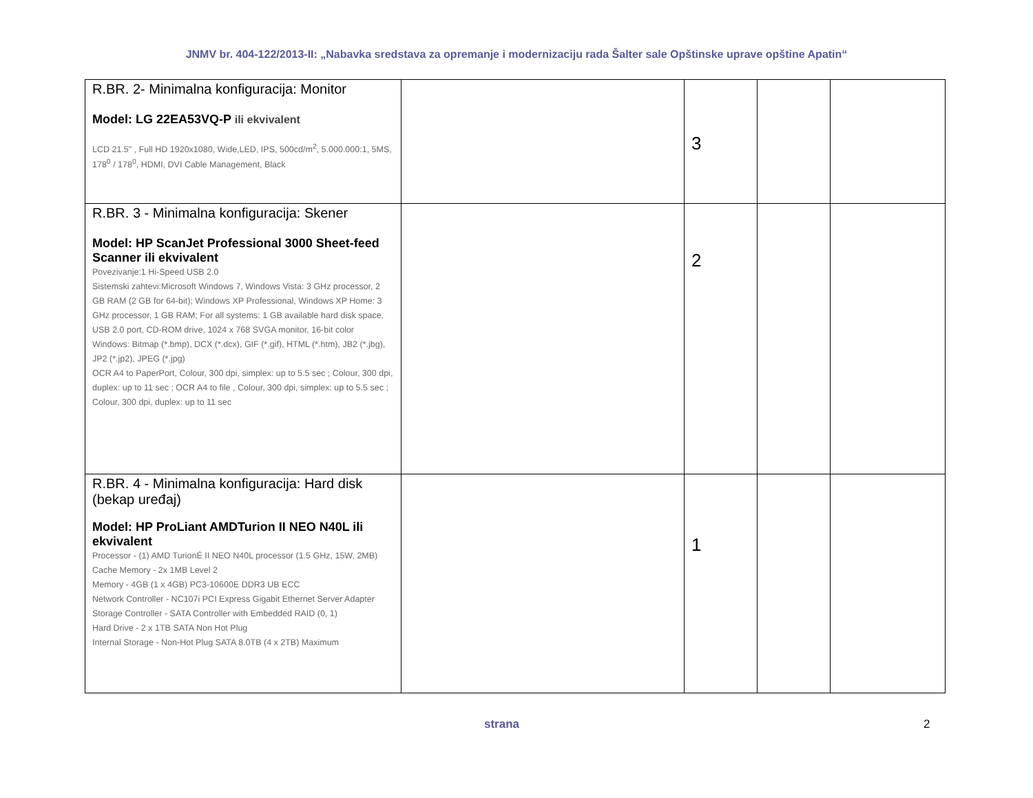JNMV br. 404-122/2013-II: „Nabavka sredstava za opremanje i modernizaciju rada Šalter sale Opštinske uprave opštine Apatin“
| R.BR. 2- Minimalna konfiguracija: Monitor Model: LG 22EA53VQ-P ili ekvivalent LCD 21.5" , Full HD 1920x1080, Wide,LED, IPS, 500cd/m<sup>2</sup>, 5.000.000:1, 5MS, 178<sup>0</sup> / 178<sup>0</sup>, HDMI, DVI Cable Management, Black | | 3 | | |
| R.BR. 3 - Minimalna konfiguracija: Skener Model: HP ScanJet Professional 3000 Sheet-feed Scanner ili ekvivalent Povezivanje:1 Hi-Speed USB 2.0 Sistemski zahtevi:Microsoft Windows 7, Windows Vista: 3 GHz processor, 2 GB RAM (2 GB for 64-bit); Windows XP Professional, Windows XP Home: 3 GHz processor, 1 GB RAM; For all systems: 1 GB available hard disk space, USB 2.0 port, CD-ROM drive, 1024 x 768 SVGA monitor, 16-bit color Windows: Bitmap (*.bmp), DCX (*.dcx), GIF (*.gif), HTML (*.htm), JB2 (*.jbg), JP2 (*.jp2), JPEG (*.jpg) OCR A4 to PaperPort, Colour, 300 dpi, simplex: up to 5.5 sec ; Colour, 300 dpi, duplex: up to 11 sec ; OCR A4 to file , Colour, 300 dpi, simplex: up to 5.5 sec ; Colour, 300 dpi, duplex: up to 11 sec | | 2 | | |
| R.BR. 4 - Minimalna konfiguracija: Hard disk (bekap uređaj) Model: HP ProLiant AMDTurion II NEO N40L ili ekvivalent Processor - (1) AMD TurionÉ II NEO N40L processor (1.5 GHz, 15W, 2MB) Cache Memory - 2x 1MB Level 2 Memory - 4GB (1 x 4GB) PC3-10600E DDR3 UB ECC Network Controller - NC107i PCI Express Gigabit Ethernet Server Adapter Storage Controller - SATA Controller with Embedded RAID (0, 1) Hard Drive - 2 x 1TB SATA Non Hot Plug Internal Storage - Non-Hot Plug SATA 8.0TB (4 x 2TB) Maximum | | 1 | | |
strana 2